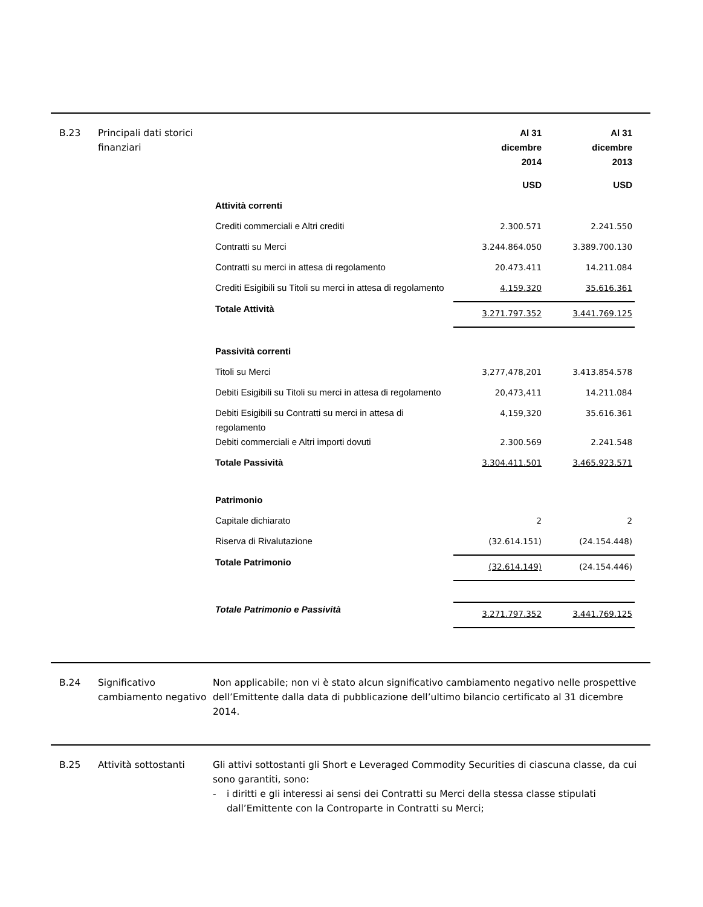B.23 Principali dati storici finanziari
| | Al 31 dicembre 2014 | Al 31 dicembre 2013 |
| | USD | USD |
| Attività correnti | | |
| Crediti commerciali e Altri crediti | 2.300.571 | 2.241.550 |
| Contratti su Merci | 3.244.864.050 | 3.389.700.130 |
| Contratti su merci in attesa di regolamento | 20.473.411 | 14.211.084 |
| Crediti Esigibili su Titoli su merci in attesa di regolamento | 4.159.320 | 35.616.361 |
| Totale Attività | 3.271.797.352 | 3.441.769.125 |
| Passività correnti | | |
| Titoli su Merci | 3,277,478,201 | 3.413.854.578 |
| Debiti Esigibili su Titoli su merci in attesa di regolamento | 20,473,411 | 14.211.084 |
| Debiti Esigibili su Contratti su merci in attesa di regolamento | 4,159,320 | 35.616.361 |
| Debiti commerciali e Altri importi dovuti | 2.300.569 | 2.241.548 |
| Totale Passività | 3.304.411.501 | 3.465.923.571 |
| Patrimonio | | |
| Capitale dichiarato | 2 | 2 |
| Riserva di Rivalutazione | (32.614.151) | (24.154.448) |
| Totale Patrimonio | (32.614.149) | (24.154.446) |
| Totale Patrimonio e Passività | 3.271.797.352 | 3.441.769.125 |
B.24 Significativo cambiamento negativo
Non applicabile; non vi è stato alcun significativo cambiamento negativo nelle prospettive dell’Emittente dalla data di pubblicazione dell’ultimo bilancio certificato al 31 dicembre 2014.
B.25 Attività sottostanti Gli attivi sottostanti gli Short e Leveraged Commodity Securities di ciascuna classe, da cui sono garantiti, sono:
- i diritti e gli interessi ai sensi dei Contratti su Merci della stessa classe stipulati dall’Emittente con la Controparte in Contratti su Merci;